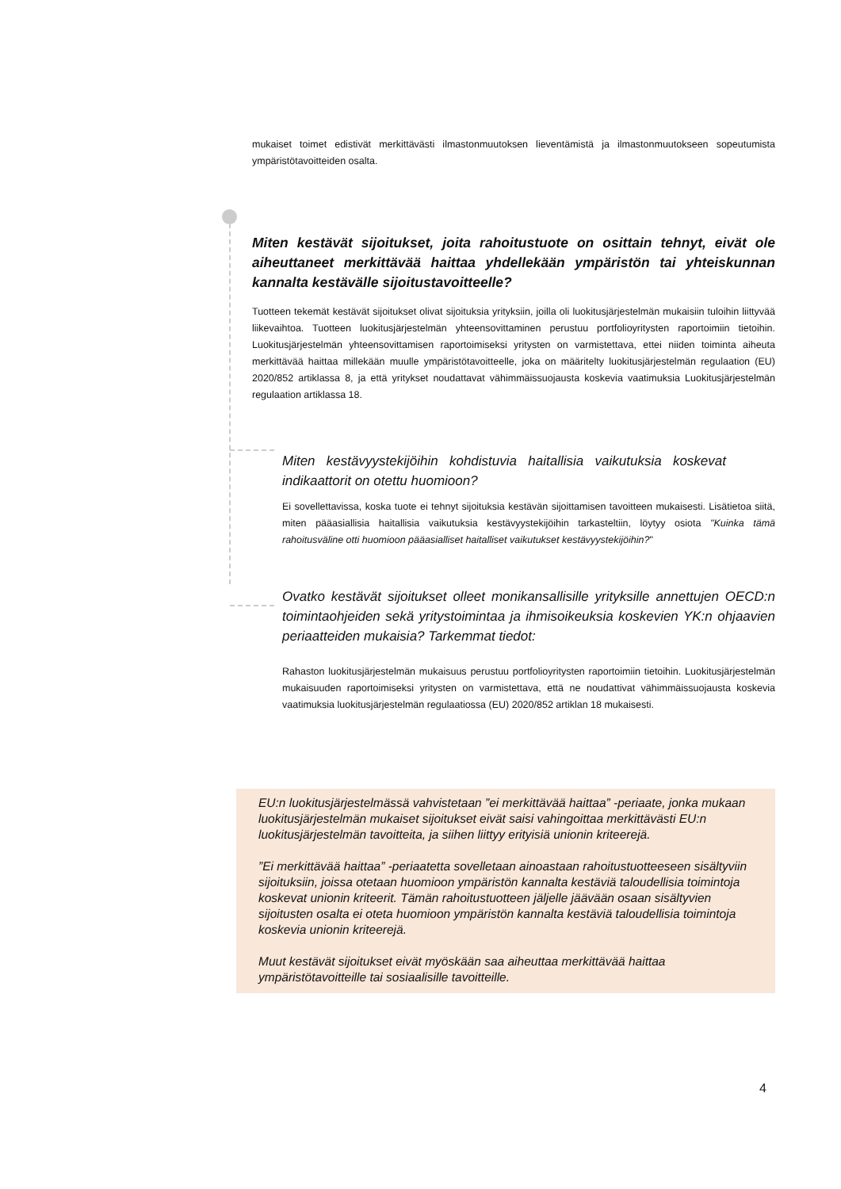mukaiset toimet edistivät merkittävästi ilmastonmuutoksen lieventämistä ja ilmastonmuutokseen sopeutumista ympäristötavoitteiden osalta.
Miten kestävät sijoitukset, joita rahoitustuote on osittain tehnyt, eivät ole aiheuttaneet merkittävää haittaa yhdellekään ympäristön tai yhteiskunnan kannalta kestävälle sijoitustavoitteelle?
Tuotteen tekemät kestävät sijoitukset olivat sijoituksia yrityksiin, joilla oli luokitusjärjestelmän mukaisiin tuloihin liittyvää liikevaihtoa. Tuotteen luokitusjärjestelmän yhteensovittaminen perustuu portfolioyritysten raportoimiin tietoihin. Luokitusjärjestelmän yhteensovittamisen raportoimiseksi yritysten on varmistettava, ettei niiden toiminta aiheuta merkittävää haittaa millekään muulle ympäristötavoitteelle, joka on määritelty luokitusjärjestelmän regulaation (EU) 2020/852 artiklassa 8, ja että yritykset noudattavat vähimmäissuojausta koskevia vaatimuksia Luokitusjärjestelmän regulaation artiklassa 18.
Miten kestävyystekijöihin kohdistuvia haitallisia vaikutuksia koskevat indikaattorit on otettu huomioon?
Ei sovellettavissa, koska tuote ei tehnyt sijoituksia kestävän sijoittamisen tavoitteen mukaisesti. Lisätietoa siitä, miten pääasiallisia haitallisia vaikutuksia kestävyystekijöihin tarkasteltiin, löytyy osiota "Kuinka tämä rahoitusväline otti huomioon pääasialliset haitalliset vaikutukset kestävyystekijöihin?"
Ovatko kestävät sijoitukset olleet monikansallisille yrityksille annettujen OECD:n toimintaohjeiden sekä yritystoimintaa ja ihmisoikeuksia koskevien YK:n ohjaavien periaatteiden mukaisia? Tarkemmat tiedot:
Rahaston luokitusjärjestelmän mukaisuus perustuu portfolioyritysten raportoimiin tietoihin. Luokitusjärjestelmän mukaisuuden raportoimiseksi yritysten on varmistettava, että ne noudattivat vähimmäissuojausta koskevia vaatimuksia luokitusjärjestelmän regulaatiossa (EU) 2020/852 artiklan 18 mukaisesti.
EU:n luokitusjärjestelmässä vahvistetaan ”ei merkittävää haittaa” -periaate, jonka mukaan luokitusjärjestelmän mukaiset sijoitukset eivät saisi vahingoittaa merkittävästi EU:n luokitusjärjestelmän tavoitteita, ja siihen liittyy erityisiä unionin kriteerejä.
”Ei merkittävää haittaa” -periaatetta sovelletaan ainoastaan rahoitustuotteeseen sisältyviin sijoituksiin, joissa otetaan huomioon ympäristön kannalta kestäviä taloudellisia toimintoja koskevat unionin kriteerit. Tämän rahoitustuotteen jäljelle jäävään osaan sisältyvien sijoitusten osalta ei oteta huomioon ympäristön kannalta kestäviä taloudellisia toimintoja koskevia unionin kriteerejä.
Muut kestävät sijoitukset eivät myöskään saa aiheuttaa merkittävää haittaa ympäristötavoitteille tai sosiaalisille tavoitteille.
4